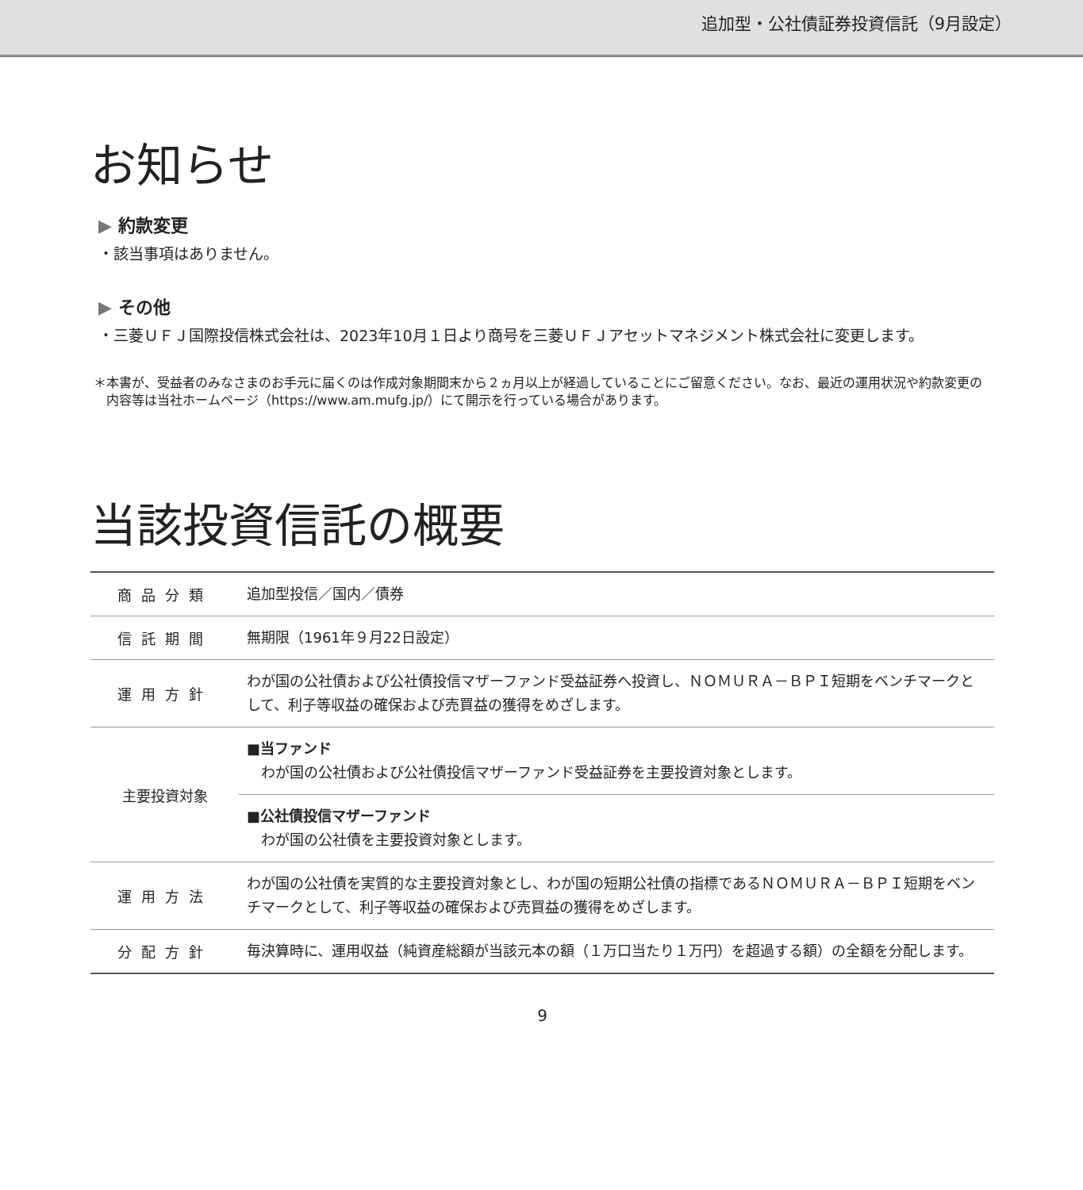追加型・公社債証券投資信託（9月設定）
お知らせ
▶ 約款変更
・該当事項はありません。
▶ その他
・三菱ＵＦＪ国際投信株式会社は、2023年10月１日より商号を三菱ＵＦＪアセットマネジメント株式会社に変更します。
＊本書が、受益者のみなさまのお手元に届くのは作成対象期間末から２ヵ月以上が経過していることにご留意ください。なお、最近の運用状況や約款変更の内容等は当社ホームページ（https://www.am.mufg.jp/）にて開示を行っている場合があります。
当該投資信託の概要
| 商品分類 | 追加型投信／国内／債券 |
| 信託期間 | 無期限（1961年９月22日設定） |
| 運用方針 | わが国の公社債および公社債投信マザーファンド受益証券へ投資し、ＮＯＭＵＲＡ－ＢＰＩ短期をベンチマークとして、利子等収益の確保および売買益の獲得をめざします。 |
| 主要投資対象 | ■当ファンド わが国の公社債および公社債投信マザーファンド受益証券を主要投資対象とします。 |
| | ■公社債投信マザーファンド わが国の公社債を主要投資対象とします。 |
| 運用方法 | わが国の公社債を実質的な主要投資対象とし、わが国の短期公社債の指標であるＮＯＭＵＲＡ－ＢＰＩ短期をベンチマークとして、利子等収益の確保および売買益の獲得をめざします。 |
| 分配方針 | 毎決算時に、運用収益（純資産総額が当該元本の額（１万口当たり１万円）を超過する額）の全額を分配します。 |
9